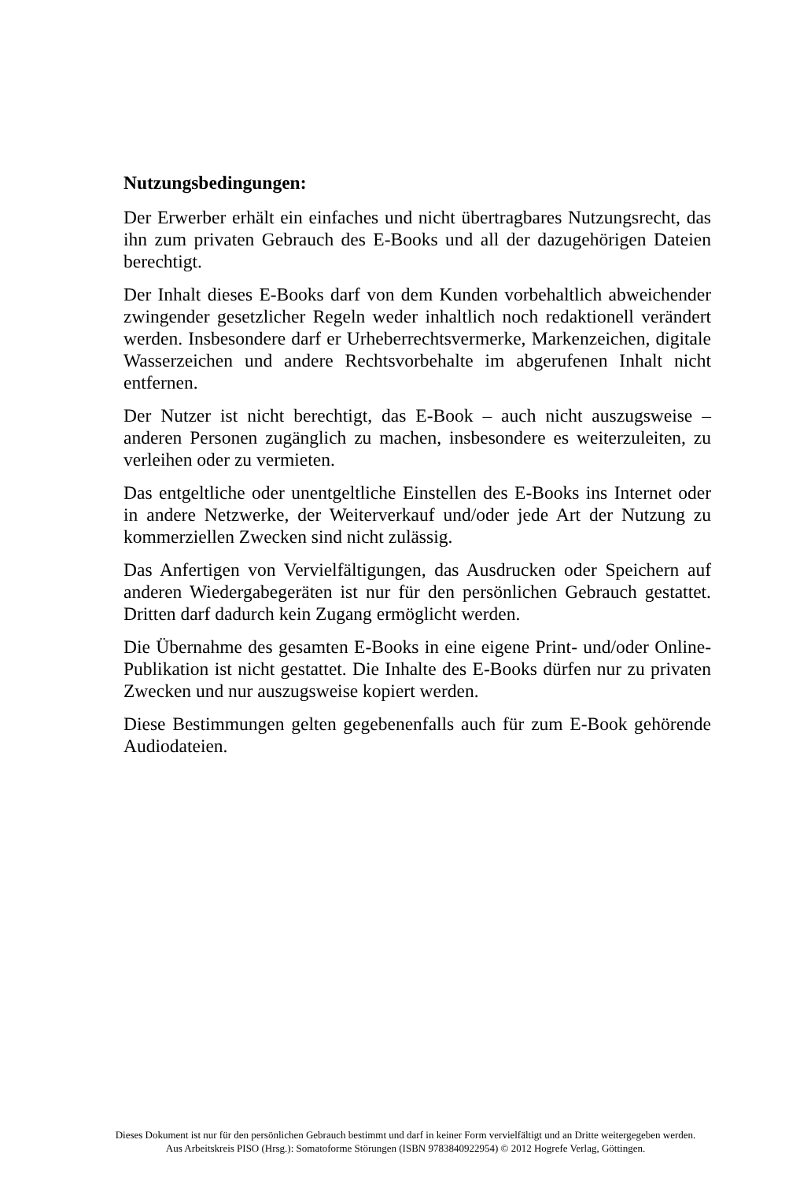Nutzungsbedingungen:
Der Erwerber erhält ein einfaches und nicht übertragbares Nutzungsrecht, das ihn zum privaten Gebrauch des E-Books und all der dazugehörigen Dateien berechtigt.
Der Inhalt dieses E-Books darf von dem Kunden vorbehaltlich abweichender zwingender gesetzlicher Regeln weder inhaltlich noch redaktionell verändert werden. Insbesondere darf er Urheberrechtsvermerke, Markenzeichen, digitale Wasserzeichen und andere Rechtsvorbehalte im abgerufenen Inhalt nicht entfernen.
Der Nutzer ist nicht berechtigt, das E-Book – auch nicht auszugsweise – anderen Personen zugänglich zu machen, insbesondere es weiterzuleiten, zu verleihen oder zu vermieten.
Das entgeltliche oder unentgeltliche Einstellen des E-Books ins Internet oder in andere Netzwerke, der Weiterverkauf und/oder jede Art der Nutzung zu kommerziellen Zwecken sind nicht zulässig.
Das Anfertigen von Vervielfältigungen, das Ausdrucken oder Speichern auf anderen Wiedergabegeräten ist nur für den persönlichen Gebrauch gestattet. Dritten darf dadurch kein Zugang ermöglicht werden.
Die Übernahme des gesamten E-Books in eine eigene Print- und/oder Online-Publikation ist nicht gestattet. Die Inhalte des E-Books dürfen nur zu privaten Zwecken und nur auszugsweise kopiert werden.
Diese Bestimmungen gelten gegebenenfalls auch für zum E-Book gehörende Audiodateien.
Dieses Dokument ist nur für den persönlichen Gebrauch bestimmt und darf in keiner Form vervielfältigt und an Dritte weitergegeben werden.
Aus Arbeitskreis PISO (Hrsg.): Somatoforme Störungen (ISBN 9783840922954) © 2012 Hogrefe Verlag, Göttingen.